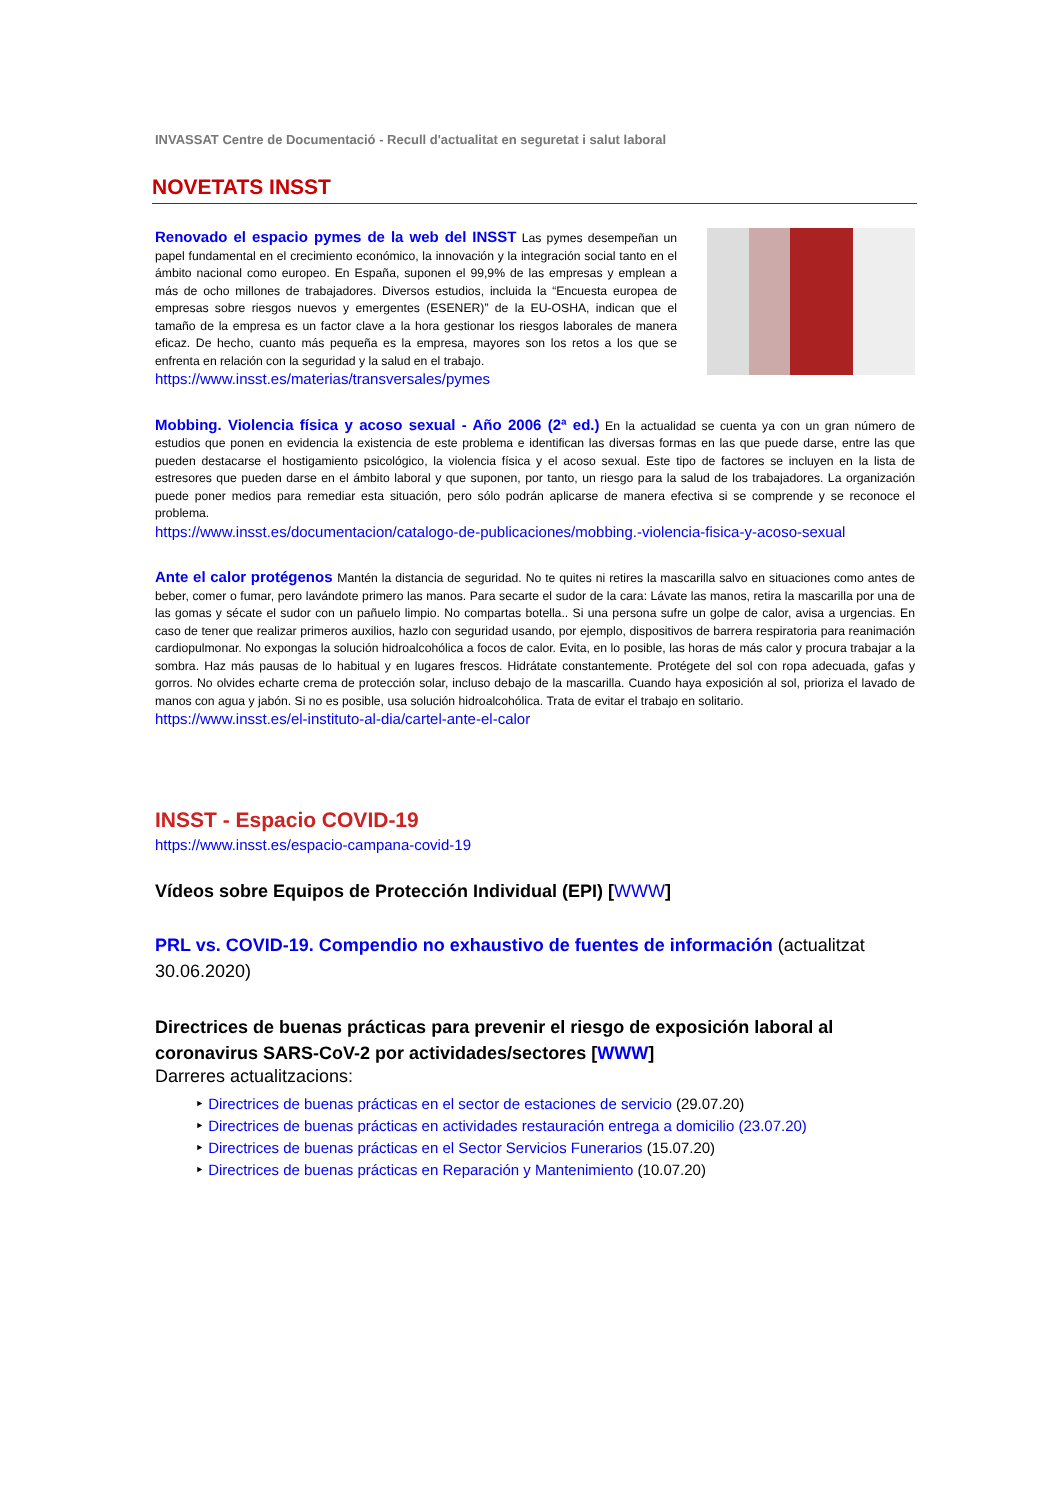INVASSAT Centre de Documentació - Recull d'actualitat en seguretat i salut laboral
NOVETATS INSST
Renovado el espacio pymes de la web del INSST Las pymes desempeñan un papel fundamental en el crecimiento económico, la innovación y la integración social tanto en el ámbito nacional como europeo. En España, suponen el 99,9% de las empresas y emplean a más de ocho millones de trabajadores. Diversos estudios, incluida la “Encuesta europea de empresas sobre riesgos nuevos y emergentes (ESENER)” de la EU-OSHA, indican que el tamaño de la empresa es un factor clave a la hora gestionar los riesgos laborales de manera eficaz. De hecho, cuanto más pequeña es la empresa, mayores son los retos a los que se enfrenta en relación con la seguridad y la salud en el trabajo.
https://www.insst.es/materias/transversales/pymes
Mobbing. Violencia física y acoso sexual - Año 2006 (2ª ed.) En la actualidad se cuenta ya con un gran número de estudios que ponen en evidencia la existencia de este problema e identifican las diversas formas en las que puede darse, entre las que pueden destacarse el hostigamiento psicológico, la violencia física y el acoso sexual. Este tipo de factores se incluyen en la lista de estresores que pueden darse en el ámbito laboral y que suponen, por tanto, un riesgo para la salud de los trabajadores. La organización puede poner medios para remediar esta situación, pero sólo podrán aplicarse de manera efectiva si se comprende y se reconoce el problema.
https://www.insst.es/documentacion/catalogo-de-publicaciones/mobbing.-violencia-fisica-y-acoso-sexual
Ante el calor protégenos Mantén la distancia de seguridad. No te quites ni retires la mascarilla salvo en situaciones como antes de beber, comer o fumar, pero lavándote primero las manos. Para secarte el sudor de la cara: Lávate las manos, retira la mascarilla por una de las gomas y sécate el sudor con un pañuelo limpio. No compartas botella.. Si una persona sufre un golpe de calor, avisa a urgencias. En caso de tener que realizar primeros auxilios, hazlo con seguridad usando, por ejemplo, dispositivos de barrera respiratoria para reanimación cardiopulmonar. No expongas la solución hidroalcohólica a focos de calor. Evita, en lo posible, las horas de más calor y procura trabajar a la sombra. Haz más pausas de lo habitual y en lugares frescos. Hidrátate constantemente. Protégete del sol con ropa adecuada, gafas y gorros. No olvides echarte crema de protección solar, incluso debajo de la mascarilla. Cuando haya exposición al sol, prioriza el lavado de manos con agua y jabón. Si no es posible, usa solución hidroalcohólica. Trata de evitar el trabajo en solitario.
https://www.insst.es/el-instituto-al-dia/cartel-ante-el-calor
INSST - Espacio COVID-19
https://www.insst.es/espacio-campana-covid-19
Vídeos sobre Equipos de Protección Individual (EPI) [WWW]
PRL vs. COVID-19. Compendio no exhaustivo de fuentes de información (actualitzat 30.06.2020)
Directrices de buenas prácticas para prevenir el riesgo de exposición laboral al coronavirus SARS-CoV-2 por actividades/sectores [WWW]
Darreres actualitzacions:
‣ Directrices de buenas prácticas en el sector de estaciones de servicio (29.07.20)
‣ Directrices de buenas prácticas en actividades restauración entrega a domicilio (23.07.20)
‣ Directrices de buenas prácticas en el Sector Servicios Funerarios (15.07.20)
‣ Directrices de buenas prácticas en Reparación y Mantenimiento (10.07.20)